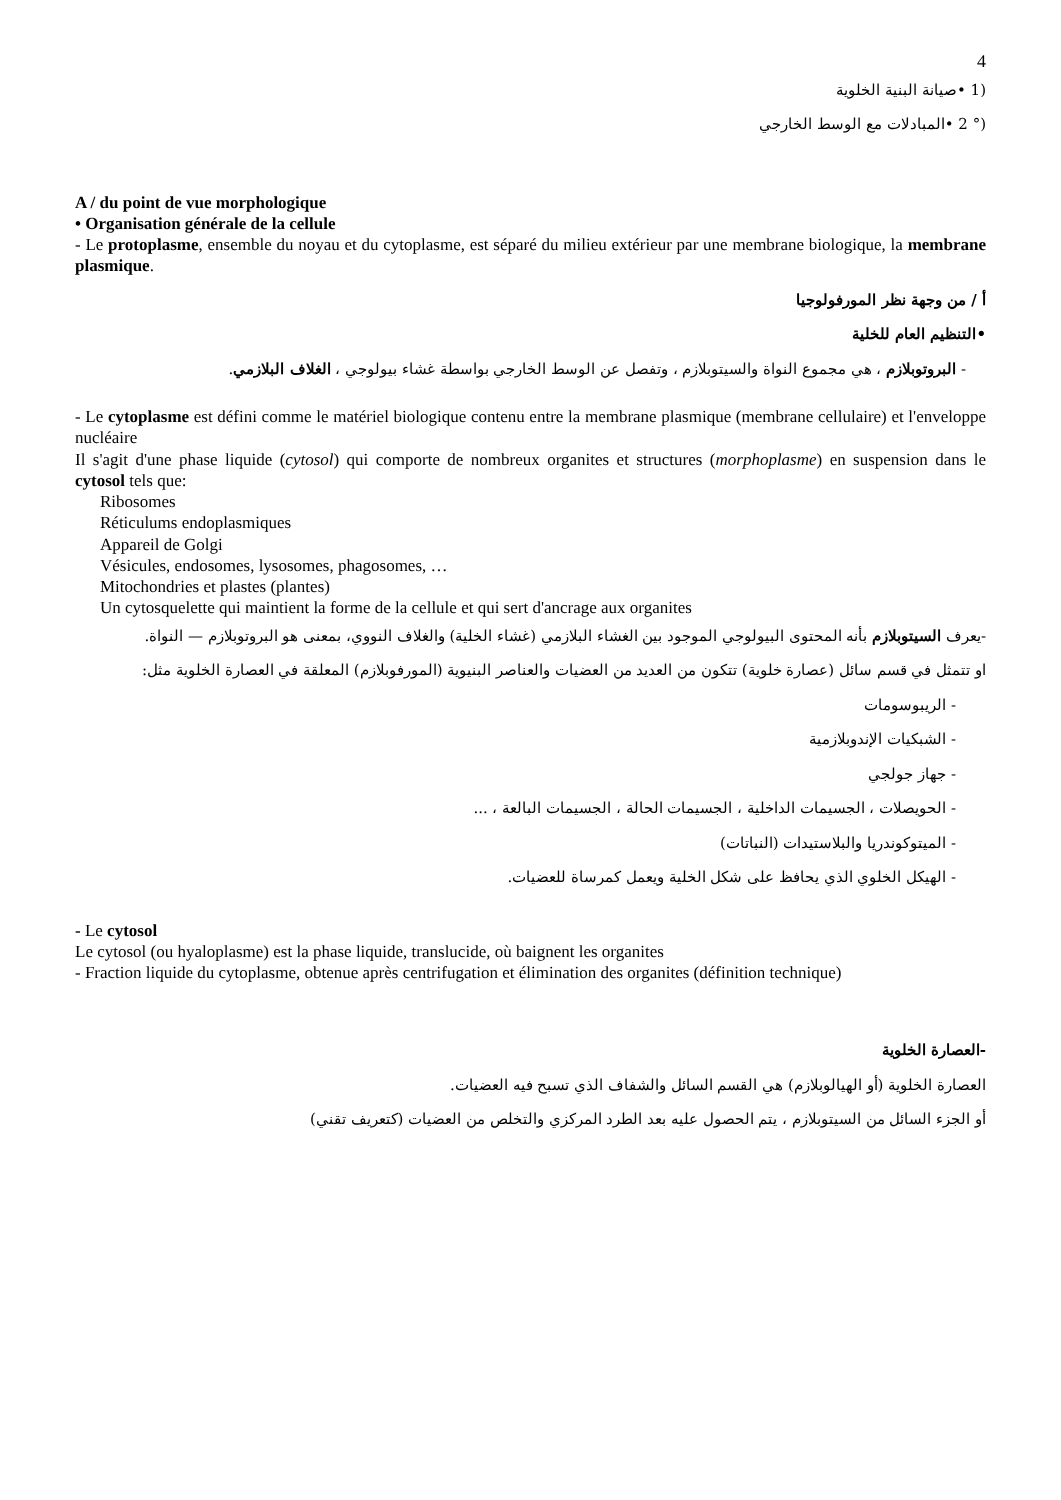4
(1 •صيانة البنية الخلوية
(° 2 •المبادلات مع الوسط الخارجي
A / du point de vue morphologique
• Organisation générale de la cellule
- Le protoplasme, ensemble du noyau et du cytoplasme, est séparé du milieu extérieur par une membrane biologique, la membrane plasmique.
أ / من وجهة نظر المورفولوجيا
•التنظيم العام للخلية
- البروتوبلازم ، هي مجموع النواة والسيتوبلازم ، وتفصل عن الوسط الخارجي بواسطة غشاء بيولوجي ، الغلاف البلازمي.
- Le cytoplasme est défini comme le matériel biologique contenu entre la membrane plasmique (membrane cellulaire) et l'enveloppe nucléaire
Il s'agit d'une phase liquide (cytosol) qui comporte de nombreux organites et structures (morphoplasme) en suspension dans le cytosol tels que:
Ribosomes
Réticulums endoplasmiques
Appareil de Golgi
Vésicules, endosomes, lysosomes, phagosomes, …
Mitochondries et plastes (plantes)
Un cytosquelette qui maintient la forme de la cellule et qui sert d'ancrage aux organites
-يعرف السيتوبلازم بأنه المحتوى البيولوجي الموجود بين الغشاء البلازمي (غشاء الخلية) والغلاف النووي، بمعنى هو البروتوبلازم — النواة.
او تتمثل في قسم سائل (عصارة خلوية) تتكون من العديد من العضيات والعناصر البنيوية (المورفوبلازم) المعلقة في العصارة الخلوية مثل:
- الريبوسومات
- الشبكيات الإندوبلازمية
- جهاز جولجي
- الحويصلات ، الجسيمات الداخلية ، الجسيمات الحالة ، الجسيمات البالعة ، ...
- الميتوكوندريا والبلاستيدات (النباتات)
- الهيكل الخلوي الذي يحافظ على شكل الخلية ويعمل كمرساة للعضيات.
- Le cytosol
Le cytosol (ou hyaloplasme) est la phase liquide, translucide, où baignent les organites
- Fraction liquide du cytoplasme, obtenue après centrifugation et élimination des organites (définition technique)
-العصارة الخلوية
العصارة الخلوية (أو الهيالوبلازم) هي القسم السائل والشفاف الذي تسبح فيه العضيات.
أو الجزء السائل من السيتوبلازم ، يتم الحصول عليه بعد الطرد المركزي والتخلص من العضيات (كتعريف تقني)